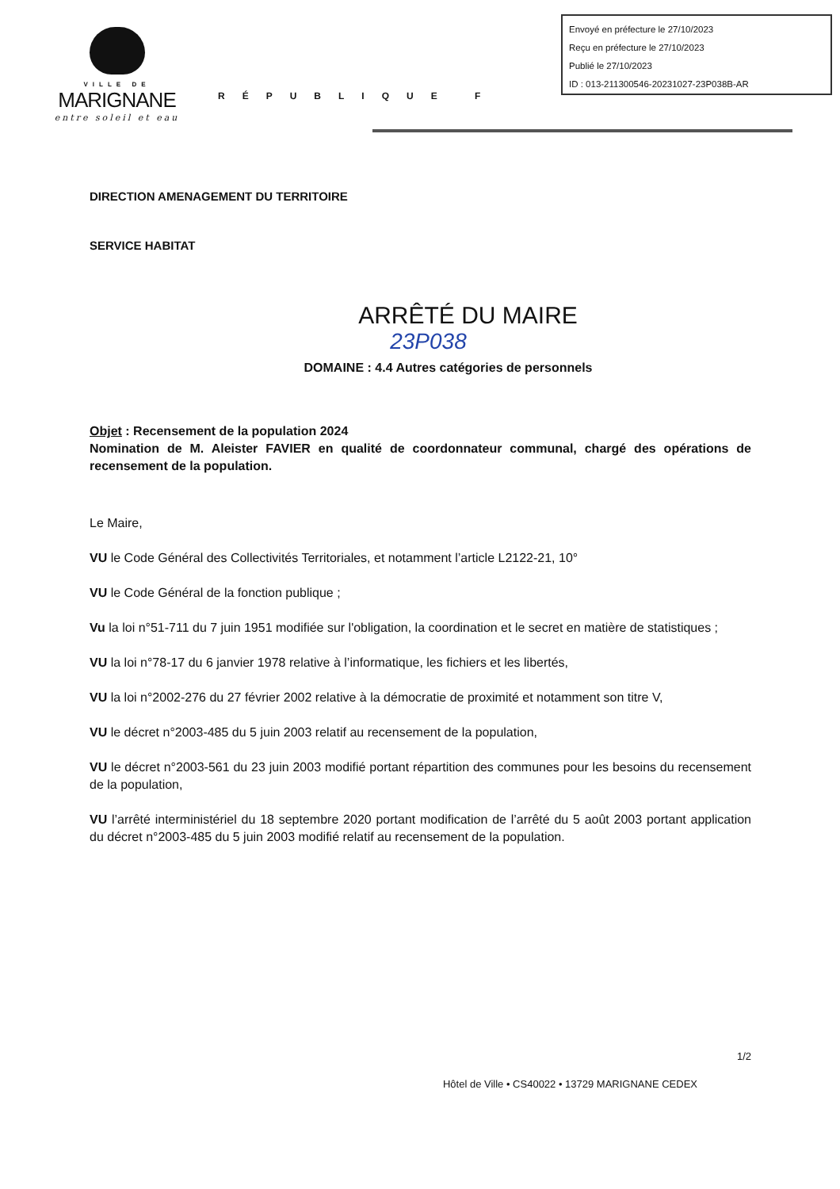VILLE DE
MARIGNANE
entre soleil et eau
RÉPUBLIQUE F
Envoyé en préfecture le 27/10/2023
Reçu en préfecture le 27/10/2023
Publié le 27/10/2023
ID : 013-211300546-20231027-23P038B-AR
DIRECTION AMENAGEMENT DU TERRITOIRE
SERVICE HABITAT
ARRÊTÉ DU MAIRE
23P038
DOMAINE : 4.4 Autres catégories de personnels
Objet : Recensement de la population 2024
Nomination de M. Aleister FAVIER en qualité de coordonnateur communal, chargé des opérations de recensement de la population.
Le Maire,
VU le Code Général des Collectivités Territoriales, et notamment l’article L2122-21, 10°
VU le Code Général de la fonction publique ;
Vu la loi n°51-711 du 7 juin 1951 modifiée sur l'obligation, la coordination et le secret en matière de statistiques ;
VU la loi n°78-17 du 6 janvier 1978 relative à l’informatique, les fichiers et les libertés,
VU la loi n°2002-276 du 27 février 2002 relative à la démocratie de proximité et notamment son titre V,
VU le décret n°2003-485 du 5 juin 2003 relatif au recensement de la population,
VU le décret n°2003-561 du 23 juin 2003 modifié portant répartition des communes pour les besoins du recensement de la population,
VU l’arrêté interministériel du 18 septembre 2020 portant modification de l’arrêté du 5 août 2003 portant application du décret n°2003-485 du 5 juin 2003 modifié relatif au recensement de la population.
1/2
Hôtel de Ville • CS40022 • 13729 MARIGNANE CEDEX